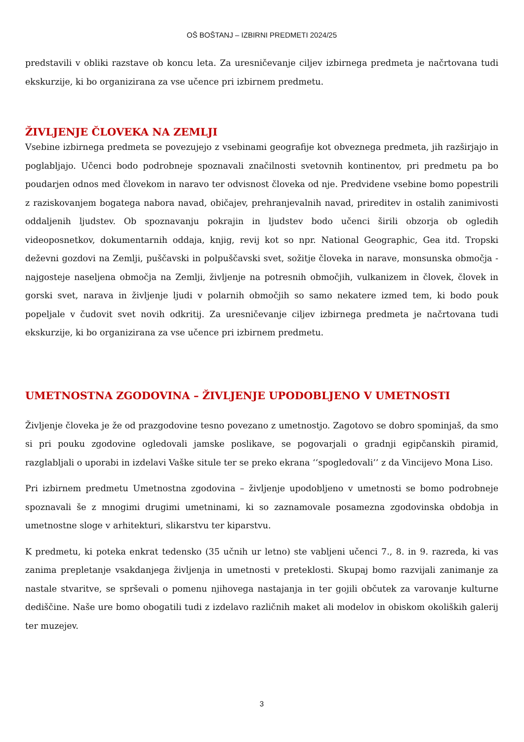OŠ BOŠTANJ – IZBIRNI PREDMETI 2024/25
predstavili v obliki razstave ob koncu leta. Za uresničevanje ciljev izbirnega predmeta je načrtovana tudi ekskurzije, ki bo organizirana za vse učence pri izbirnem predmetu.
ŽIVLJENJE ČLOVEKA NA ZEMLJI
Vsebine izbirnega predmeta se povezujejo z vsebinami geografije kot obveznega predmeta, jih razširjajo in poglabljajo. Učenci bodo podrobneje spoznavali značilnosti svetovnih kontinentov, pri predmetu pa bo poudarjen odnos med človekom in naravo ter odvisnost človeka od nje. Predvidene vsebine bomo popestrili z raziskovanjem bogatega nabora navad, običajev, prehranjevalnih navad, prireditev in ostalih zanimivosti oddaljenih ljudstev. Ob spoznavanju pokrajin in ljudstev bodo učenci širili obzorja ob ogledih videoposnetkov, dokumentarnih oddaja, knjig, revij kot so npr. National Geographic, Gea itd. Tropski deževni gozdovi na Zemlji, puščavski in polpuščavski svet, sožitje človeka in narave, monsunska območja - najgosteje naseljena območja na Zemlji, življenje na potresnih območjih, vulkanizem in človek, človek in gorski svet, narava in življenje ljudi v polarnih območjih so samo nekatere izmed tem, ki bodo pouk popeljale v čudovit svet novih odkritij. Za uresničevanje ciljev izbirnega predmeta je načrtovana tudi ekskurzije, ki bo organizirana za vse učence pri izbirnem predmetu.
UMETNOSTNA ZGODOVINA – ŽIVLJENJE UPODOBLJENO V UMETNOSTI
Življenje človeka je že od prazgodovine tesno povezano z umetnostjo. Zagotovo se dobro spominjaš, da smo si pri pouku zgodovine ogledovali jamske poslikave, se pogovarjali o gradnji egipčanskih piramid, razglabljali o uporabi in izdelavi Vaške situle ter se preko ekrana ‘‘spogledovali’’ z da Vincijevo Mona Liso.
Pri izbirnem predmetu Umetnostna zgodovina – življenje upodobljeno v umetnosti se bomo podrobneje spoznavali še z mnogimi drugimi umetninami, ki so zaznamovale posamezna zgodovinska obdobja in umetnostne sloge v arhitekturi, slikarstvu ter kiparstvu.
K predmetu, ki poteka enkrat tedensko (35 učnih ur letno) ste vabljeni učenci 7., 8. in 9. razreda, ki vas zanima prepletanje vsakdanjega življenja in umetnosti v preteklosti. Skupaj bomo razvijali zanimanje za nastale stvaritve, se sprševali o pomenu njihovega nastajanja in ter gojili občutek za varovanje kulturne dediščine. Naše ure bomo obogatili tudi z izdelavo različnih maket ali modelov in obiskom okoliških galerij ter muzejev.
3